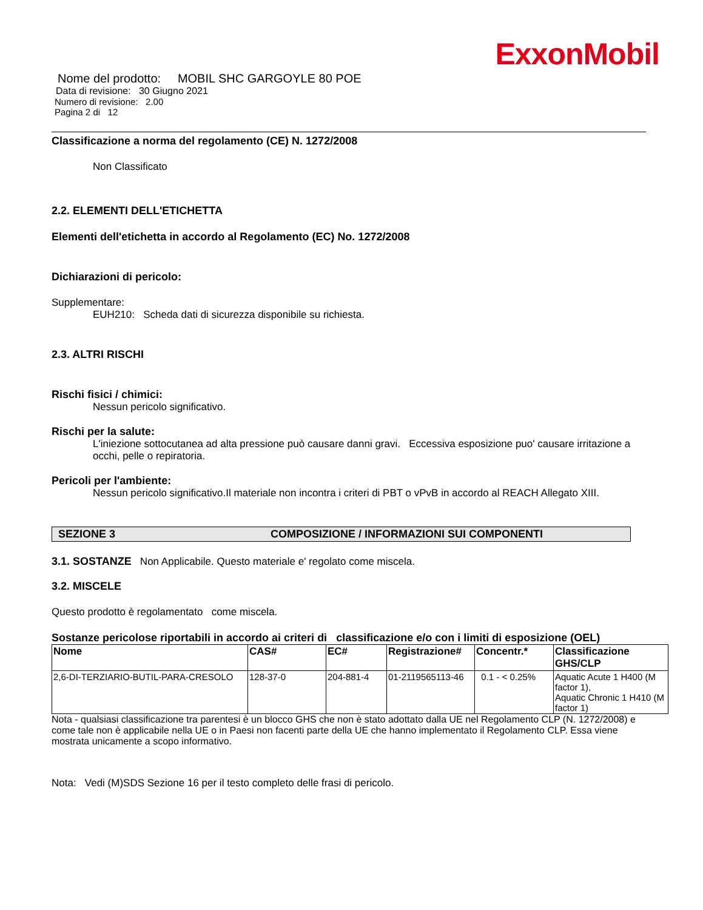ExxonMobil
Nome del prodotto: MOBIL SHC GARGOYLE 80 POE
Data di revisione: 30 Giugno 2021
Numero di revisione: 2.00
Pagina 2 di 12
Classificazione a norma del regolamento (CE) N. 1272/2008
Non Classificato
2.2. ELEMENTI DELL'ETICHETTA
Elementi dell'etichetta in accordo al Regolamento (EC) No. 1272/2008
Dichiarazioni di pericolo:
Supplementare:
EUH210: Scheda dati di sicurezza disponibile su richiesta.
2.3. ALTRI RISCHI
Rischi fisici / chimici:
Nessun pericolo significativo.
Rischi per la salute:
L'iniezione sottocutanea ad alta pressione può causare danni gravi. Eccessiva esposizione puo' causare irritazione a occhi, pelle o repiratoria.
Pericoli per l'ambiente:
Nessun pericolo significativo.Il materiale non incontra i criteri di PBT o vPvB in accordo al REACH Allegato XIII.
SEZIONE 3 COMPOSIZIONE / INFORMAZIONI SUI COMPONENTI
3.1. SOSTANZE Non Applicabile. Questo materiale e' regolato come miscela.
3.2. MISCELE
Questo prodotto è regolamentato come miscela.
Sostanze pericolose riportabili in accordo ai criteri di classificazione e/o con i limiti di esposizione (OEL)
| Nome | CAS# | EC# | Registrazione# | Concentr.* | Classificazione GHS/CLP |
| --- | --- | --- | --- | --- | --- |
| 2,6-DI-TERZIARIO-BUTIL-PARA-CRESOLO | 128-37-0 | 204-881-4 | 01-2119565113-46 | 0.1 - < 0.25% | Aquatic Acute 1 H400 (M factor 1), Aquatic Chronic 1 H410 (M factor 1) |
Nota - qualsiasi classificazione tra parentesi è un blocco GHS che non è stato adottato dalla UE nel Regolamento CLP (N. 1272/2008) e come tale non è applicabile nella UE o in Paesi non facenti parte della UE che hanno implementato il Regolamento CLP. Essa viene mostrata unicamente a scopo informativo.
Nota: Vedi (M)SDS Sezione 16 per il testo completo delle frasi di pericolo.